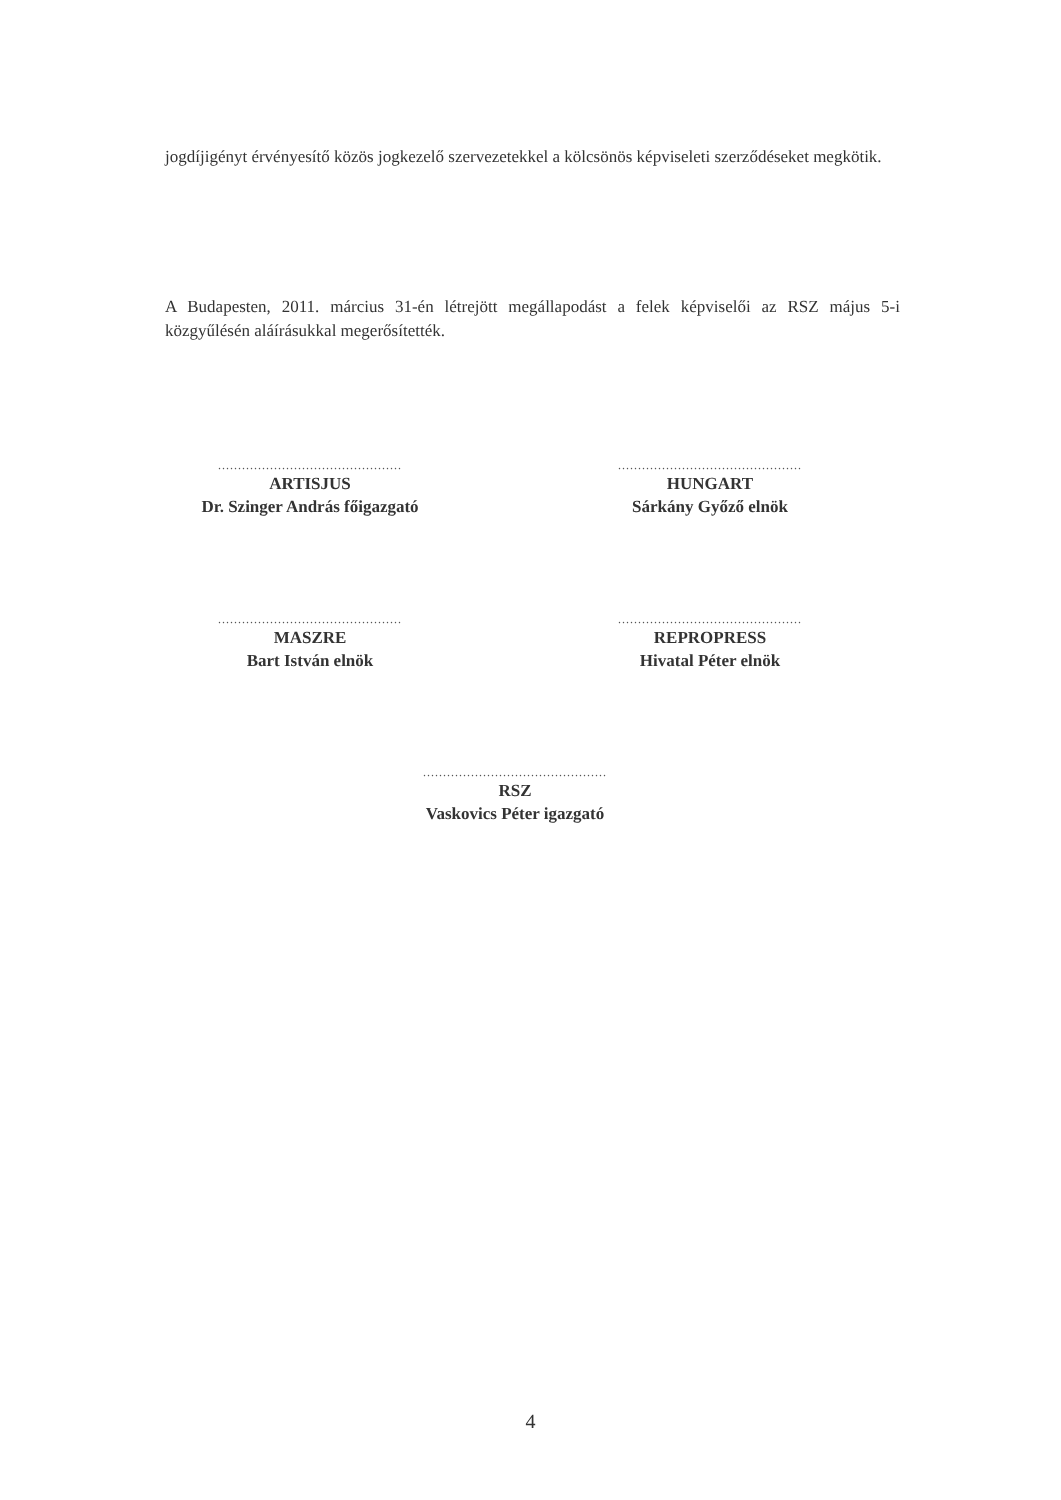jogdíjigényt érvényesítő közös jogkezelő szervezetekkel a kölcsönös képviseleti szerződéseket megkötik.
A Budapesten, 2011. március 31-én létrejött megállapodást a felek képviselői az RSZ május 5-i közgyűlésén aláírásukkal megerősítették.
..............................................
ARTISJUS
Dr. Szinger András főigazgató
..............................................
HUNGART
Sárkány Győző elnök
..............................................
MASZRE
Bart István elnök
..............................................
REPROPRESS
Hivatal Péter elnök
..............................................
RSZ
Vaskovics Péter igazgató
4